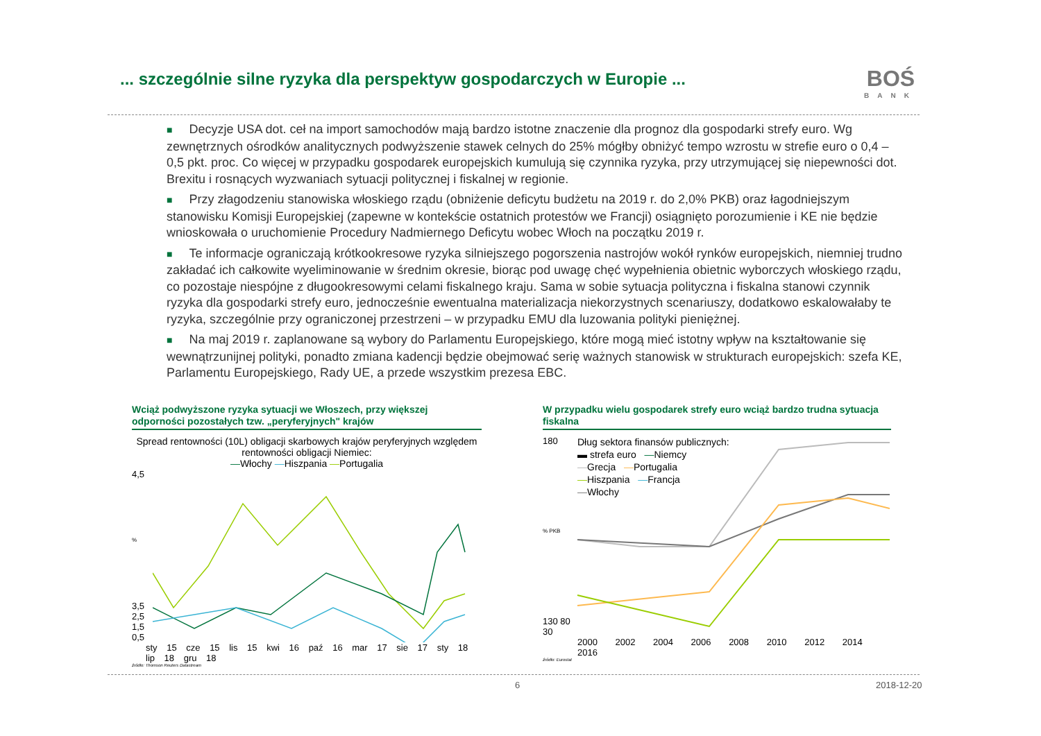... szczególnie silne ryzyka dla perspektyw gospodarczych w Europie ...
BOŚ
BANK
■ Decyzje USA dot. ceł na import samochodów mają bardzo istotne znaczenie dla prognoz dla gospodarki strefy euro. Wg zewnętrznych ośrodków analitycznych podwyższenie stawek celnych do 25% mógłby obniżyć tempo wzrostu w strefie euro o 0,4 – 0,5 pkt. proc. Co więcej w przypadku gospodarek europejskich kumulują się czynnika ryzyka, przy utrzymującej się niepewności dot. Brexitu i rosnących wyzwaniach sytuacji politycznej i fiskalnej w regionie.
■ Przy złagodzeniu stanowiska włoskiego rządu (obniżenie deficytu budżetu na 2019 r. do 2,0% PKB) oraz łagodniejszym stanowisku Komisji Europejskiej (zapewne w kontekście ostatnich protestów we Francji) osiągnięto porozumienie i KE nie będzie wnioskowała o uruchomienie Procedury Nadmiernego Deficytu wobec Włoch na początku 2019 r.
■ Te informacje ograniczają krótkookresowe ryzyka silniejszego pogorszenia nastrojów wokół rynków europejskich, niemniej trudno zakładać ich całkowite wyeliminowanie w średnim okresie, biorąc pod uwagę chęć wypełnienia obietnic wyborczych włoskiego rządu, co pozostaje niespójne z długookresowymi celami fiskalnego kraju. Sama w sobie sytuacja polityczna i fiskalna stanowi czynnik ryzyka dla gospodarki strefy euro, jednocześnie ewentualna materializacja niekorzystnych scenariuszy, dodatkowo eskalowałaby te ryzyka, szczególnie przy ograniczonej przestrzeni – w przypadku EMU dla luzowania polityki pieniężnej.
■ Na maj 2019 r. zaplanowane są wybory do Parlamentu Europejskiego, które mogą mieć istotny wpływ na kształtowanie się wewnątrzunijnej polityki, ponadto zmiana kadencji będzie obejmować serię ważnych stanowisk w strukturach europejskich: szefa KE, Parlamentu Europejskiego, Rady UE, a przede wszystkim prezesa EBC.
Wciąż podwyższone ryzyka sytuacji we Włoszech, przy większej odporności pozostałych tzw. „peryferyjnych" krajów
Spread rentowności (10L) obligacji skarbowych krajów peryferyjnych względem rentowności obligacji Niemiec:
—Włochy —Hiszpania —Portugalia
4,5
%
3,5 2,5 1,5 0,5
sty 15 cze 15 lis 15 kwi 16 paź 16 mar 17 sie 17 sty 18 lip 18 gru 18
źródło: Thomson Reuters Datastream
W przypadku wielu gospodarek strefy euro wciąż bardzo trudna sytuacja fiskalna
180
% PKB
130 80 30
Dług sektora finansów publicznych:
▬ strefa euro —Niemcy
—Grecja —Portugalia
—Hiszpania —Francja
—Włochy
2000 2002 2004 2006 2008 2010 2012 2014 2016
źródło: Eurostat
6 2018-12-20